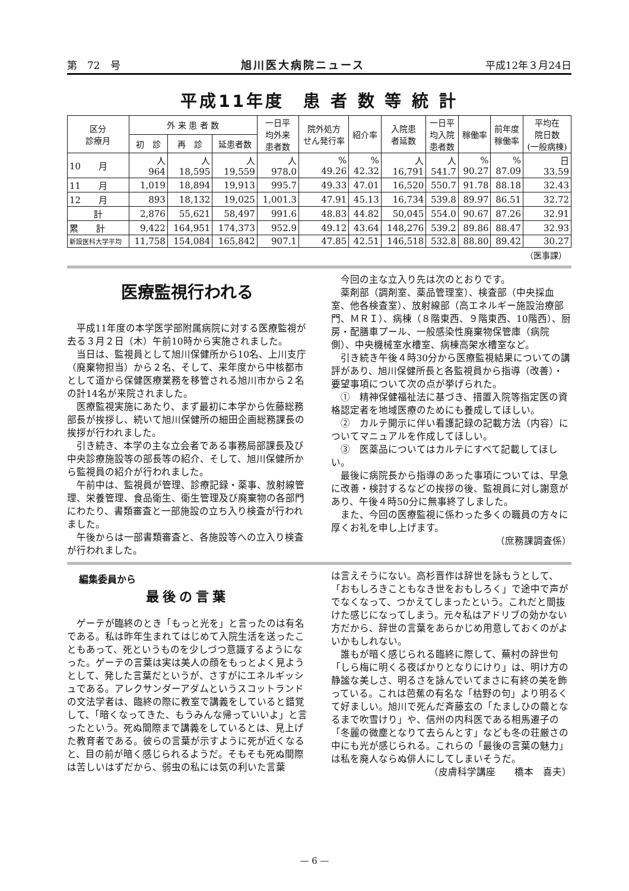第　72　号 旭川医大病院ニュース 平成12年３月24日
平成11年度　患 者 数 等 統 計
| 区分 診療月 | 外 来 患 者 数 | | | 一日平 均外来 患者数 | 院外処方 せん発行率 | 紹介率 | 入院患 者延数 | 一日平 均入院 患者数 | 稼働率 | 前年度 稼働率 | 平均在 院日数 (一般病棟) |
| --- | --- | --- | --- | --- | --- | --- | --- | --- | --- | --- | --- |
| | 初 診 | 再 診 | 延患者数 | | | | | | | | |
| 10 月 | 人 964 | 人 18,595 | 人 19,559 | 人 978.0 | % 49.26 | % 42.32 | 人 16,791 | 人 541.7 | % 90.27 | % 87.09 | 日 33.59 |
| 11 月 | 1,019 | 18,894 | 19,913 | 995.7 | 49.33 | 47.01 | 16,520 | 550.7 | 91.78 | 88.18 | 32.43 |
| 12 月 | 893 | 18,132 | 19,025 | 1,001.3 | 47.91 | 45.13 | 16,734 | 539.8 | 89.97 | 86.51 | 32.72 |
| 計 | 2,876 | 55,621 | 58,497 | 991.6 | 48.83 | 44.82 | 50,045 | 554.0 | 90.67 | 87.26 | 32.91 |
| 累 計 | 9,422 | 164,951 | 174,373 | 952.9 | 49.12 | 43.64 | 148,276 | 539.2 | 89.86 | 88.47 | 32.93 |
| 新設医科大学平均 | 11,758 | 154,084 | 165,842 | 907.1 | 47.85 | 42.51 | 146,518 | 532.8 | 88.80 | 89.42 | 30.27 |
（医事課）
医療監視行われる
平成11年度の本学医学部附属病院に対する医療監視が去る３月２日（木）午前10時から実施されました。
当日は、監視員として旭川保健所から10名、上川支庁（廃棄物担当）から２名、そして、来年度から中核都市として道から保健医療業務を移管される旭川市から２名の計14名が来院されました。
医療監視実施にあたり、まず最初に本学から佐藤総務部長が挨拶し、続いて旭川保健所の細田企画総務課長の挨拶が行われました。
引き続き、本学の主な立会者である事務局部課長及び中央診療施設等の部長等の紹介、そして、旭川保健所から監視員の紹介が行われました。
午前中は、監視員が管理、診療記録・薬事、放射線管理、栄養管理、食品衛生、衛生管理及び廃棄物の各部門にわたり、書類審査と一部施設の立ち入り検査が行われました。
午後からは一部書類審査と、各施設等への立入り検査が行われました。
今回の主な立入り先は次のとおりです。
薬剤部（調剤室、薬品管理室）、検査部（中央採血室、他各検査室）、放射線部（高エネルギー施設治療部門、ＭＲＩ）、病棟（８階東西、９階東西、10階西）、厨房・配膳車プール、一般感染性廃棄物保管庫（病院側）、中央機械室水槽室、病棟高架水槽室など。
引き続き午後４時30分から医療監視結果についての講評があり、旭川保健所長と各監視員から指導（改善）・要望事項について次の点が挙げられた。
①　精神保健福祉法に基づき、措置入院等指定医の資格認定者を地域医療のためにも養成してほしい。
②　カルテ開示に伴い看護記録の記載方法（内容）についてマニュアルを作成してほしい。
③　医薬品についてはカルテにすべて記載してほしい。
最後に病院長から指導のあった事項については、早急に改善・検討するなどの挨拶の後、監視員に対し謝意があり、午後４時50分に無事終了しました。
また、今回の医療監視に係わった多くの職員の方々に厚くお礼を申し上げます。
（庶務課調査係）
編集委員から
最後の言葉
ゲーテが臨終のとき「もっと光を」と言ったのは有名である。私は昨年生まれてはじめて入院生活を送ったこともあって、死というものを少しづつ意識するようになった。ゲーテの言葉は実は美人の顔をもっとよく見ようとして、発した言葉だというが、さすがにエネルギッシュである。アレクサンダーアダムというスコットランドの文法学者は、臨終の際に教室で講義をしていると錯覚して、「暗くなってきた、もうみんな帰っていいよ」と言ったという。死ぬ間際まで講義をしているとは、見上げた教育者である。彼らの言葉が示すように死が近くなると、目の前が暗く感じられるようだ。そもそも死ぬ間際は苦しいはずだから、弱虫の私には気の利いた言葉
は言えそうにない。高杉晋作は辞世を詠もうとして、「おもしろきこともなき世をおもしろく」で途中で声がでなくなって、つかえてしまったという。これだと間抜けた感じになってしまう。元々私はアドリブの効かない方だから、辞世の言葉をあらかじめ用意しておくのがよいかもしれない。
誰もが暗く感じられる臨終に際して、蕪村の辞世句「しら梅に明くる夜ばかりとなりにけり」は、明け方の静謐な美しさ、明るさを詠んでいてまさに有終の美を飾っている。これは芭蕉の有名な「枯野の句」より明るくて好ましい。旭川で死んだ斉藤玄の「たましひの繭となるまで吹雪けり」や、信州の内科医である相馬遷子の「冬麗の微塵となりて去らんとす」なども冬の荘厳さの中にも光が感じられる。これらの「最後の言葉の魅力」は私を廃人ならぬ俳人にしてしまいそうだ。
（皮膚科学講座　　橋本　喜夫）
— 6 —